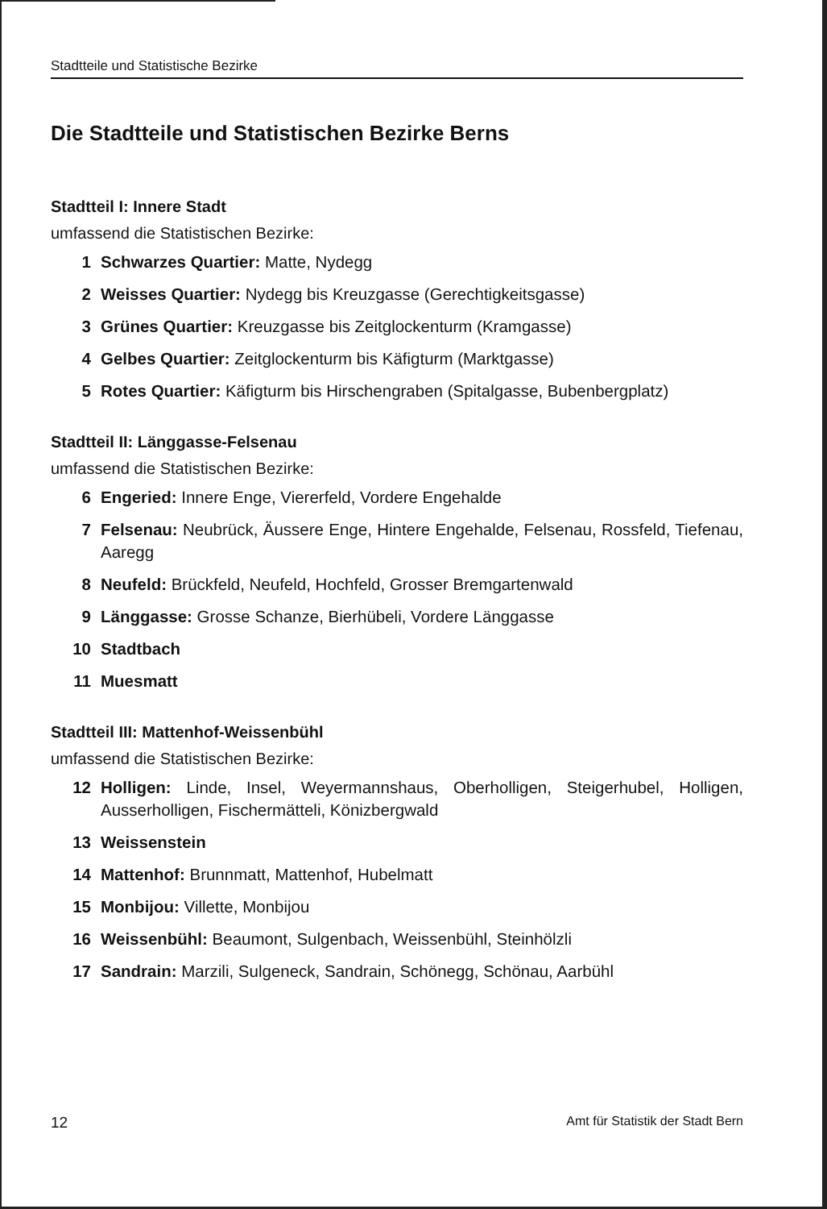Stadtteile und Statistische Bezirke
Die Stadtteile und Statistischen Bezirke Berns
Stadtteil I: Innere Stadt
umfassend die Statistischen Bezirke:
1 Schwarzes Quartier: Matte, Nydegg
2 Weisses Quartier: Nydegg bis Kreuzgasse (Gerechtigkeitsgasse)
3 Grünes Quartier: Kreuzgasse bis Zeitglockenturm (Kramgasse)
4 Gelbes Quartier: Zeitglockenturm bis Käfigturm (Marktgasse)
5 Rotes Quartier: Käfigturm bis Hirschengraben (Spitalgasse, Bubenbergplatz)
Stadtteil II: Länggasse-Felsenau
umfassend die Statistischen Bezirke:
6 Engeried: Innere Enge, Viererfeld, Vordere Engehalde
7 Felsenau: Neubrück, Äussere Enge, Hintere Engehalde, Felsenau, Rossfeld, Tiefenau, Aaregg
8 Neufeld: Brückfeld, Neufeld, Hochfeld, Grosser Bremgartenwald
9 Länggasse: Grosse Schanze, Bierhübeli, Vordere Länggasse
10 Stadtbach
11 Muesmatt
Stadtteil III: Mattenhof-Weissenbühl
umfassend die Statistischen Bezirke:
12 Holligen: Linde, Insel, Weyermannshaus, Oberholligen, Steigerhubel, Holligen, Ausserholligen, Fischermätteli, Könizbergwald
13 Weissenstein
14 Mattenhof: Brunnmatt, Mattenhof, Hubelmatt
15 Monbijou: Villette, Monbijou
16 Weissenbühl: Beaumont, Sulgenbach, Weissenbühl, Steinhölzli
17 Sandrain: Marzili, Sulgeneck, Sandrain, Schönegg, Schönau, Aarbühl
12 Amt für Statistik der Stadt Bern